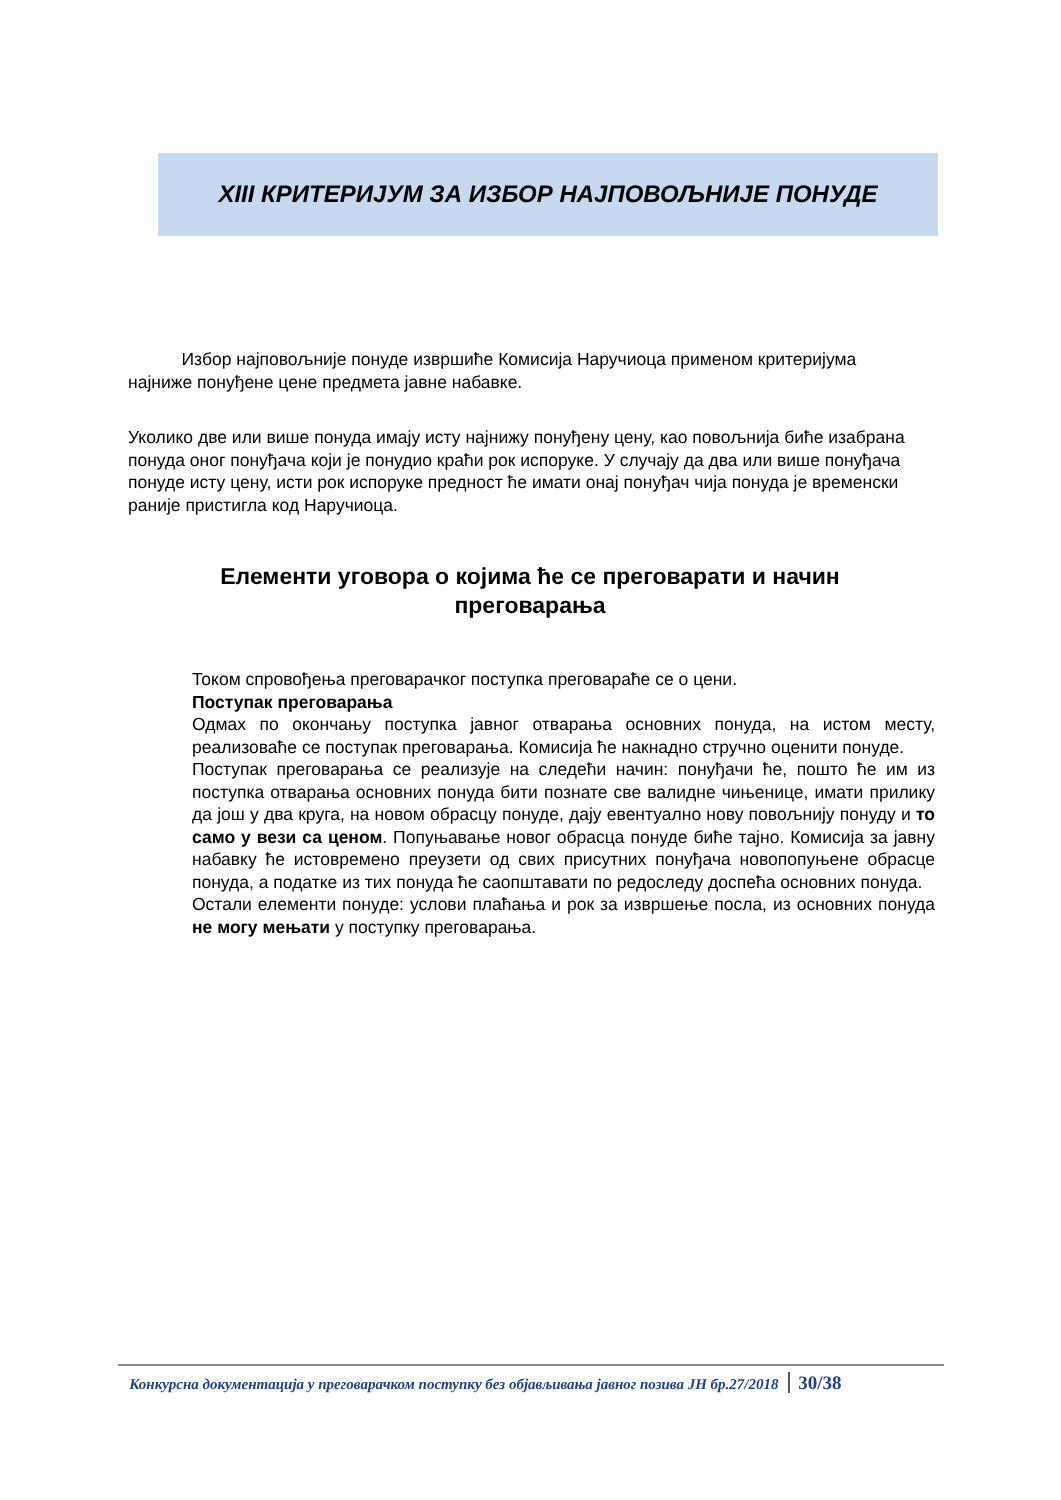XIII КРИТЕРИЈУМ ЗА ИЗБОР НАЈПОВОЉНИЈЕ ПОНУДЕ
Избор најповољније понуде извршиће Комисија Наручиоца применом критеријума најниже понуђене цене предмета јавне набавке.
Уколико две или више понуда имају исту најнижу понуђену цену, као повољнија биће изабрана понуда оног понуђача који је понудио краћи рок испоруке. У случају да два или више понуђача понуде исту цену, исти рок испоруке предност ће имати онај понуђач чија понуда је временски раније пристигла код Наручиоца.
Елементи уговора о којима ће се преговарати и начин преговарања
Током спровођења преговарачког поступка преговараће се о цени.
Поступак преговарања
Одмах по окончању поступка јавног отварања основних понуда, на истом месту, реализоваће се поступак преговарања. Комисија ће накнадно стручно оценити понуде.
Поступак преговарања се реализује на следећи начин: понуђачи ће, пошто ће им из поступка отварања основних понуда бити познате све валидне чињенице, имати прилику да још у два круга, на новом обрасцу понуде, дају евентуално нову повољнију понуду и то само у вези са ценом. Попуњавање новог обрасца понуде биће тајно. Комисија за јавну набавку ће истовремено преузети од свих присутних понуђача новопопуњене обрасце понуда, а податке из тих понуда ће саопштавати по редоследу доспећа основних понуда.
Остали елементи понуде: услови плаћања и рок за извршење посла, из основних понуда не могу мењати у поступку преговарања.
Конкурсна документација у преговарачком поступку без објављивања јавног позива ЈН бр.27/2018 30/38